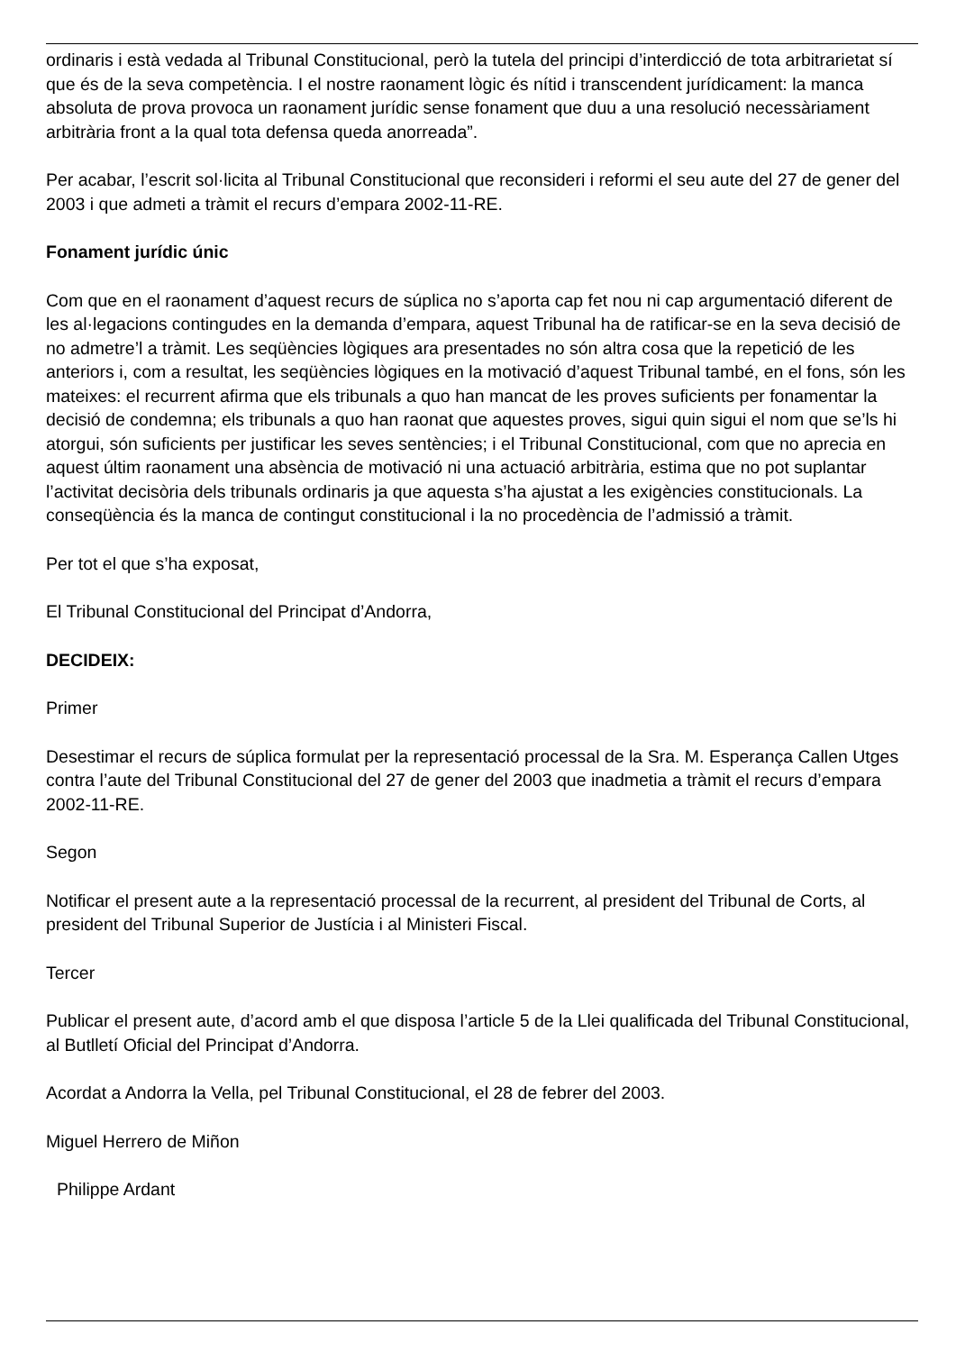ordinaris i està vedada al Tribunal Constitucional, però la tutela del principi d’interdicció de tota arbitrarietat sí que és de la seva competència. I el nostre raonament lògic és nítid i transcendent jurídicament: la manca absoluta de prova provoca un raonament jurídic sense fonament que duu a una resolució necessàriament arbitrària front a la qual tota defensa queda anorreada”.
Per acabar, l’escrit sol·licita al Tribunal Constitucional que reconsideri i reformi el seu aute del 27 de gener del 2003 i que admeti a tràmit el recurs d’empara 2002-11-RE.
Fonament jurídic únic
Com que en el raonament d’aquest recurs de súplica no s’aporta cap fet nou ni cap argumentació diferent de les al·legacions contingudes en la demanda d’empara, aquest Tribunal ha de ratificar-se en la seva decisió de no admetre’l a tràmit. Les seqüències lògiques ara presentades no són altra cosa que la repetició de les anteriors i, com a resultat, les seqüències lògiques en la motivació d’aquest Tribunal també, en el fons, són les mateixes: el recurrent afirma que els tribunals a quo han mancat de les proves suficients per fonamentar la decisió de condemna; els tribunals a quo han raonat que aquestes proves, sigui quin sigui el nom que se’ls hi atorgui, són suficients per justificar les seves sentències; i el Tribunal Constitucional, com que no aprecia en aquest últim raonament una absència de motivació ni una actuació arbitrària, estima que no pot suplantar l’activitat decisòria dels tribunals ordinaris ja que aquesta s’ha ajustat a les exigències constitucionals. La conseqüència és la manca de contingut constitucional i la no procedència de l’admissió a tràmit.
Per tot el que s’ha exposat,
El Tribunal Constitucional del Principat d’Andorra,
DECIDEIX:
Primer
Desestimar el recurs de súplica formulat per la representació processal de la Sra. M. Esperança Callen Utges contra l’aute del Tribunal Constitucional del 27 de gener del 2003 que inadmetia a tràmit el recurs d’empara 2002-11-RE.
Segon
Notificar el present aute a la representació processal de la recurrent, al president del Tribunal de Corts, al president del Tribunal Superior de Justícia i al Ministeri Fiscal.
Tercer
Publicar el present aute, d’acord amb el que disposa l’article 5 de la Llei qualificada del Tribunal Constitucional, al Butlletí Oficial del Principat d’Andorra.
Acordat a Andorra la Vella, pel Tribunal Constitucional, el 28 de febrer del 2003.
Miguel Herrero de Miñon
Philippe Ardant